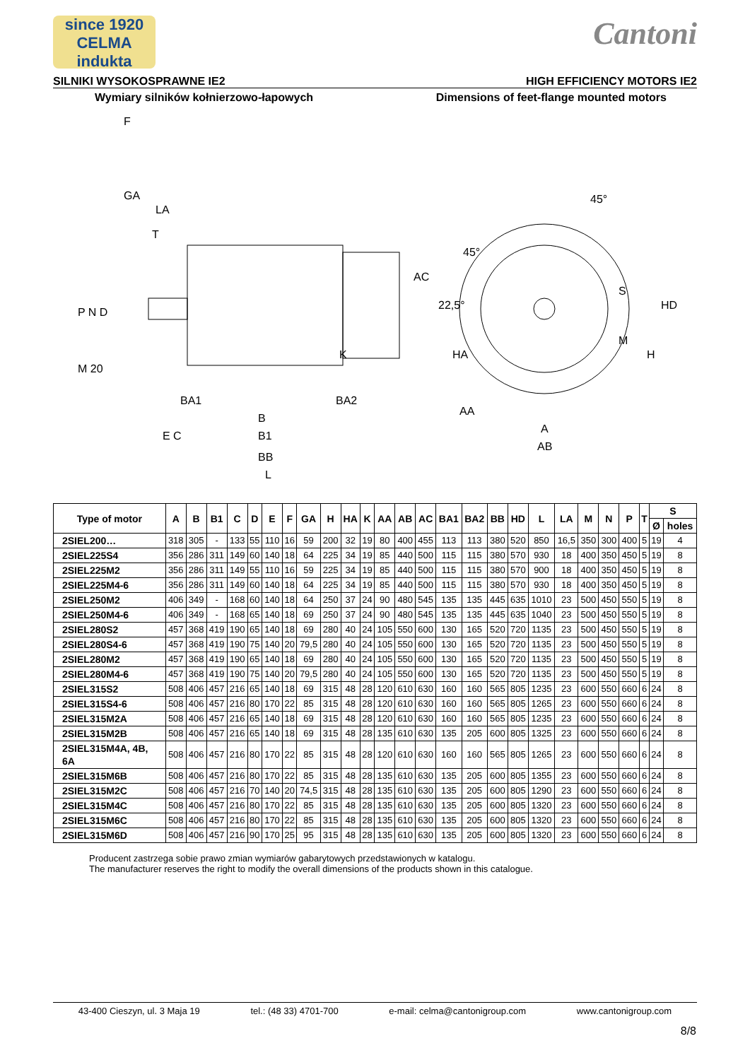since 1920
CELMA
indukta
Cantoni
SILNIKI WYSOKOSPRAWNE IE2 HIGH EFFICIENCY MOTORS IE2
Wymiary silników kołnierzowo-łapowych Dimensions of feet-flange mounted motors
F
GA
LA
T
P N D
M 20
BA1
BA2
E C
B
B1
BB
L
AC
K
45°
45°
22,5°
S
M
HD
H
HA
AA
A
AB
| Type of motor | A | B | B1 | C | D | E | F | GA | H | HA | K | AA | AB | AC | BA1 | BA2 | BB | HD | L | LA | M | N | P | T | S | |
| --- | --- | --- | --- | --- | --- | --- | --- | --- | --- | --- | --- | --- | --- | --- | --- | --- | --- | --- | --- | --- | --- | --- | --- | --- | --- | --- |
| | | | | | | | | | | | | | | | | | | | | | | | | | Ø | holes |
| 2SIEL200… | 318 | 305 | - | 133 | 55 | 110 | 16 | 59 | 200 | 32 | 19 | 80 | 400 | 455 | 113 | 113 | 380 | 520 | 850 | 16,5 | 350 | 300 | 400 | 5 | 19 | 4 |
| 2SIEL225S4 | 356 | 286 | 311 | 149 | 60 | 140 | 18 | 64 | 225 | 34 | 19 | 85 | 440 | 500 | 115 | 115 | 380 | 570 | 930 | 18 | 400 | 350 | 450 | 5 | 19 | 8 |
| 2SIEL225M2 | 356 | 286 | 311 | 149 | 55 | 110 | 16 | 59 | 225 | 34 | 19 | 85 | 440 | 500 | 115 | 115 | 380 | 570 | 900 | 18 | 400 | 350 | 450 | 5 | 19 | 8 |
| 2SIEL225M4-6 | 356 | 286 | 311 | 149 | 60 | 140 | 18 | 64 | 225 | 34 | 19 | 85 | 440 | 500 | 115 | 115 | 380 | 570 | 930 | 18 | 400 | 350 | 450 | 5 | 19 | 8 |
| 2SIEL250M2 | 406 | 349 | - | 168 | 60 | 140 | 18 | 64 | 250 | 37 | 24 | 90 | 480 | 545 | 135 | 135 | 445 | 635 | 1010 | 23 | 500 | 450 | 550 | 5 | 19 | 8 |
| 2SIEL250M4-6 | 406 | 349 | - | 168 | 65 | 140 | 18 | 69 | 250 | 37 | 24 | 90 | 480 | 545 | 135 | 135 | 445 | 635 | 1040 | 23 | 500 | 450 | 550 | 5 | 19 | 8 |
| 2SIEL280S2 | 457 | 368 | 419 | 190 | 65 | 140 | 18 | 69 | 280 | 40 | 24 | 105 | 550 | 600 | 130 | 165 | 520 | 720 | 1135 | 23 | 500 | 450 | 550 | 5 | 19 | 8 |
| 2SIEL280S4-6 | 457 | 368 | 419 | 190 | 75 | 140 | 20 | 79,5 | 280 | 40 | 24 | 105 | 550 | 600 | 130 | 165 | 520 | 720 | 1135 | 23 | 500 | 450 | 550 | 5 | 19 | 8 |
| 2SIEL280M2 | 457 | 368 | 419 | 190 | 65 | 140 | 18 | 69 | 280 | 40 | 24 | 105 | 550 | 600 | 130 | 165 | 520 | 720 | 1135 | 23 | 500 | 450 | 550 | 5 | 19 | 8 |
| 2SIEL280M4-6 | 457 | 368 | 419 | 190 | 75 | 140 | 20 | 79,5 | 280 | 40 | 24 | 105 | 550 | 600 | 130 | 165 | 520 | 720 | 1135 | 23 | 500 | 450 | 550 | 5 | 19 | 8 |
| 2SIEL315S2 | 508 | 406 | 457 | 216 | 65 | 140 | 18 | 69 | 315 | 48 | 28 | 120 | 610 | 630 | 160 | 160 | 565 | 805 | 1235 | 23 | 600 | 550 | 660 | 6 | 24 | 8 |
| 2SIEL315S4-6 | 508 | 406 | 457 | 216 | 80 | 170 | 22 | 85 | 315 | 48 | 28 | 120 | 610 | 630 | 160 | 160 | 565 | 805 | 1265 | 23 | 600 | 550 | 660 | 6 | 24 | 8 |
| 2SIEL315M2A | 508 | 406 | 457 | 216 | 65 | 140 | 18 | 69 | 315 | 48 | 28 | 120 | 610 | 630 | 160 | 160 | 565 | 805 | 1235 | 23 | 600 | 550 | 660 | 6 | 24 | 8 |
| 2SIEL315M2B | 508 | 406 | 457 | 216 | 65 | 140 | 18 | 69 | 315 | 48 | 28 | 135 | 610 | 630 | 135 | 205 | 600 | 805 | 1325 | 23 | 600 | 550 | 660 | 6 | 24 | 8 |
| 2SIEL315M4A, 4B, 6A | 508 | 406 | 457 | 216 | 80 | 170 | 22 | 85 | 315 | 48 | 28 | 120 | 610 | 630 | 160 | 160 | 565 | 805 | 1265 | 23 | 600 | 550 | 660 | 6 | 24 | 8 |
| 2SIEL315M6B | 508 | 406 | 457 | 216 | 80 | 170 | 22 | 85 | 315 | 48 | 28 | 135 | 610 | 630 | 135 | 205 | 600 | 805 | 1355 | 23 | 600 | 550 | 660 | 6 | 24 | 8 |
| 2SIEL315M2C | 508 | 406 | 457 | 216 | 70 | 140 | 20 | 74,5 | 315 | 48 | 28 | 135 | 610 | 630 | 135 | 205 | 600 | 805 | 1290 | 23 | 600 | 550 | 660 | 6 | 24 | 8 |
| 2SIEL315M4C | 508 | 406 | 457 | 216 | 80 | 170 | 22 | 85 | 315 | 48 | 28 | 135 | 610 | 630 | 135 | 205 | 600 | 805 | 1320 | 23 | 600 | 550 | 660 | 6 | 24 | 8 |
| 2SIEL315M6C | 508 | 406 | 457 | 216 | 80 | 170 | 22 | 85 | 315 | 48 | 28 | 135 | 610 | 630 | 135 | 205 | 600 | 805 | 1320 | 23 | 600 | 550 | 660 | 6 | 24 | 8 |
| 2SIEL315M6D | 508 | 406 | 457 | 216 | 90 | 170 | 25 | 95 | 315 | 48 | 28 | 135 | 610 | 630 | 135 | 205 | 600 | 805 | 1320 | 23 | 600 | 550 | 660 | 6 | 24 | 8 |
Producent zastrzega sobie prawo zmian wymiarów gabarytowych przedstawionych w katalogu.
The manufacturer reserves the right to modify the overall dimensions of the products shown in this catalogue.
43-400 Cieszyn, ul. 3 Maja 19 tel.: (48 33) 4701-700 e-mail: celma@cantonigroup.com www.cantonigroup.com
8/8